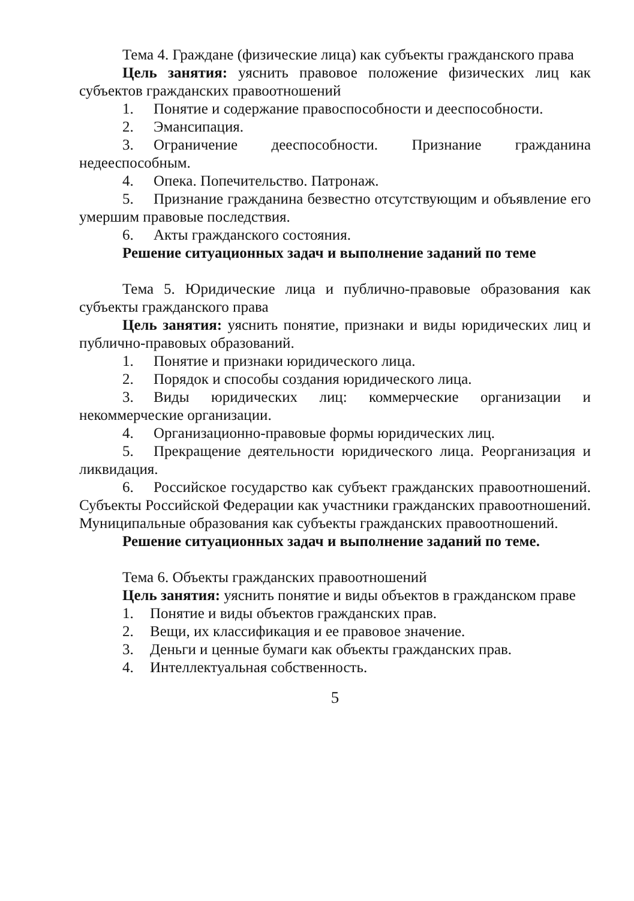Тема 4. Граждане (физические лица) как субъекты гражданского права
Цель занятия: уяснить правовое положение физических лиц как субъектов гражданских правоотношений
1. Понятие и содержание правоспособности и дееспособности.
2. Эмансипация.
3. Ограничение дееспособности. Признание гражданина недееспособным.
4. Опека. Попечительство. Патронаж.
5. Признание гражданина безвестно отсутствующим и объявление его умершим правовые последствия.
6. Акты гражданского состояния.
Решение ситуационных задач и выполнение заданий по теме
Тема 5. Юридические лица и публично-правовые образования как субъекты гражданского права
Цель занятия: уяснить понятие, признаки и виды юридических лиц и публично-правовых образований.
1. Понятие и признаки юридического лица.
2. Порядок и способы создания юридического лица.
3. Виды юридических лиц: коммерческие организации и некоммерческие организации.
4. Организационно-правовые формы юридических лиц.
5. Прекращение деятельности юридического лица. Реорганизация и ликвидация.
6. Российское государство как субъект гражданских правоотношений. Субъекты Российской Федерации как участники гражданских правоотношений. Муниципальные образования как субъекты гражданских правоотношений.
Решение ситуационных задач и выполнение заданий по теме.
Тема 6. Объекты гражданских правоотношений
Цель занятия: уяснить понятие и виды объектов в гражданском праве
1. Понятие и виды объектов гражданских прав.
2. Вещи, их классификация и ее правовое значение.
3. Деньги и ценные бумаги как объекты гражданских прав.
4. Интеллектуальная собственность.
5